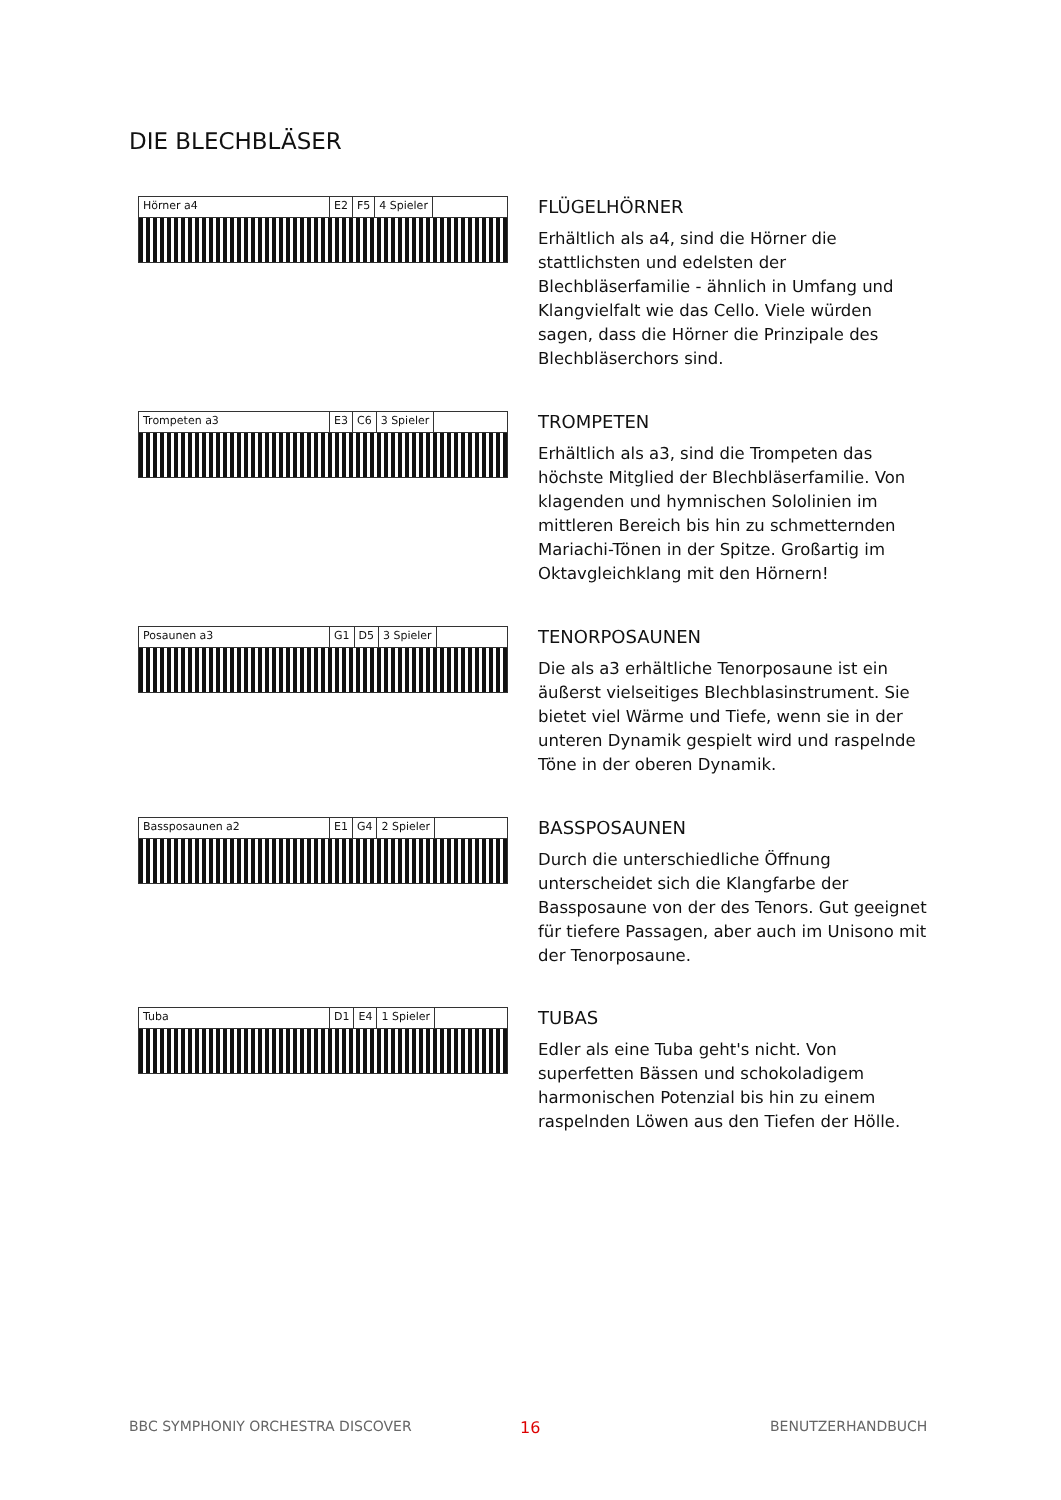DIE BLECHBLÄSER
Hörner a4 E2 F5 4 Spieler
FLÜGELHÖRNER
Erhältlich als a4, sind die Hörner die stattlichsten und edelsten der Blechbläserfamilie - ähnlich in Umfang und Klangvielfalt wie das Cello. Viele würden sagen, dass die Hörner die Prinzipale des Blechbläserchors sind.
Trompeten a3 E3 C6 3 Spieler
TROMPETEN
Erhältlich als a3, sind die Trompeten das höchste Mitglied der Blechbläserfamilie. Von klagenden und hymnischen Sololinien im mittleren Bereich bis hin zu schmetternden Mariachi-Tönen in der Spitze. Großartig im Oktavgleichklang mit den Hörnern!
Posaunen a3 G1 D5 3 Spieler
TENORPOSAUNEN
Die als a3 erhältliche Tenorposaune ist ein äußerst vielseitiges Blechblasinstrument. Sie bietet viel Wärme und Tiefe, wenn sie in der unteren Dynamik gespielt wird und raspelnde Töne in der oberen Dynamik.
Bassposaunen a2 E1 G4 2 Spieler
BASSPOSAUNEN
Durch die unterschiedliche Öffnung unterscheidet sich die Klangfarbe der Bassposaune von der des Tenors. Gut geeignet für tiefere Passagen, aber auch im Unisono mit der Tenorposaune.
Tuba D1 E4 1 Spieler
TUBAS
Edler als eine Tuba geht's nicht. Von superfetten Bässen und schokoladigem harmonischen Potenzial bis hin zu einem raspelnden Löwen aus den Tiefen der Hölle.
BBC SYMPHONIY ORCHESTRA DISCOVER
16 BENUTZERHANDBUCH